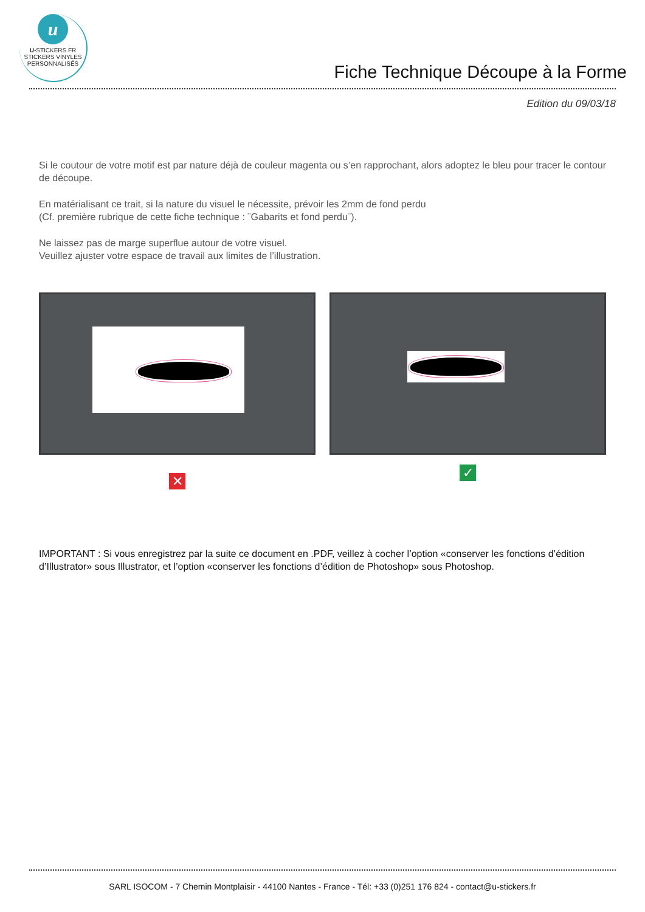u
U-STICKERS.FR
STICKERS VINYLES
PERSONNALISÉS
Fiche Technique Découpe à la Forme
Edition du 09/03/18
Si le coutour de votre motif est par nature déjà de couleur magenta ou s’en rapprochant, alors adoptez le bleu pour tracer le contour de découpe.
En matérialisant ce trait, si la nature du visuel le nécessite, prévoir les 2mm de fond perdu
(Cf. première rubrique de cette fiche technique : ¨Gabarits et fond perdu¨).
Ne laissez pas de marge superflue autour de votre visuel.
Veuillez ajuster votre espace de travail aux limites de l’illustration.
✕
✓
IMPORTANT : Si vous enregistrez par la suite ce document en .PDF, veillez à cocher l’option «conserver les fonctions d’édition d’Illustrator» sous Illustrator, et l’option «conserver les fonctions d’édition de Photoshop» sous Photoshop.
SARL ISOCOM - 7 Chemin Montplaisir - 44100 Nantes - France - Tél: +33 (0)251 176 824 - contact@u-stickers.fr